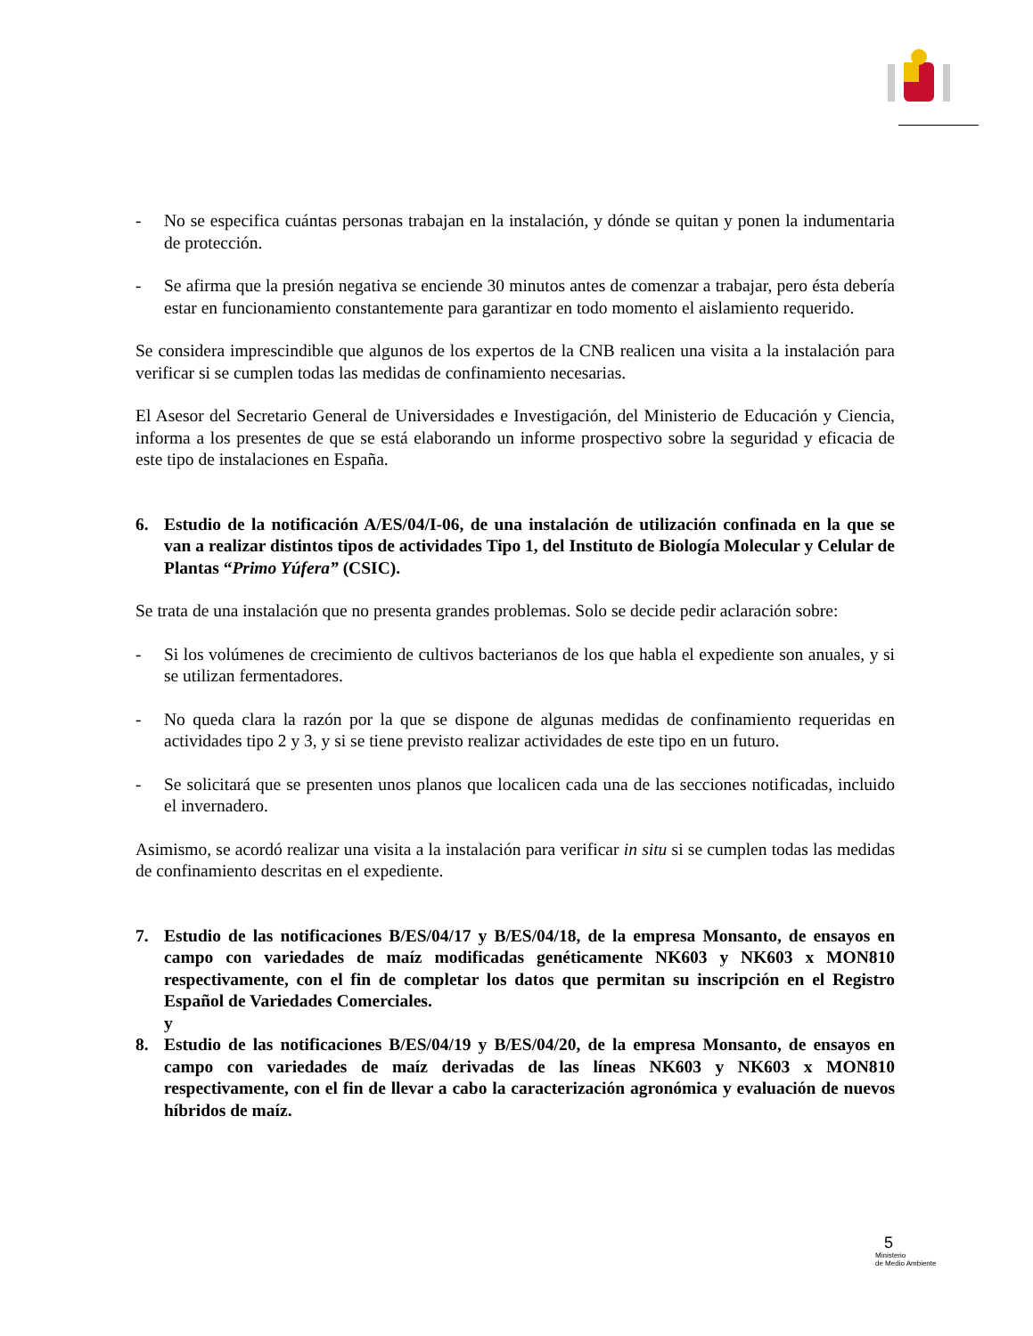- No se especifica cuántas personas trabajan en la instalación, y dónde se quitan y ponen la indumentaria de protección.
- Se afirma que la presión negativa se enciende 30 minutos antes de comenzar a trabajar, pero ésta debería estar en funcionamiento constantemente para garantizar en todo momento el aislamiento requerido.
Se considera imprescindible que algunos de los expertos de la CNB realicen una visita a la instalación para verificar si se cumplen todas las medidas de confinamiento necesarias.
El Asesor del Secretario General de Universidades e Investigación, del Ministerio de Educación y Ciencia, informa a los presentes de que se está elaborando un informe prospectivo sobre la seguridad y eficacia de este tipo de instalaciones en España.
6. Estudio de la notificación A/ES/04/I-06, de una instalación de utilización confinada en la que se van a realizar distintos tipos de actividades Tipo 1, del Instituto de Biología Molecular y Celular de Plantas “Primo Yúfera” (CSIC).
Se trata de una instalación que no presenta grandes problemas. Solo se decide pedir aclaración sobre:
- Si los volúmenes de crecimiento de cultivos bacterianos de los que habla el expediente son anuales, y si se utilizan fermentadores.
- No queda clara la razón por la que se dispone de algunas medidas de confinamiento requeridas en actividades tipo 2 y 3, y si se tiene previsto realizar actividades de este tipo en un futuro.
- Se solicitará que se presenten unos planos que localicen cada una de las secciones notificadas, incluido el invernadero.
Asimismo, se acordó realizar una visita a la instalación para verificar in situ si se cumplen todas las medidas de confinamiento descritas en el expediente.
7. Estudio de las notificaciones B/ES/04/17 y B/ES/04/18, de la empresa Monsanto, de ensayos en campo con variedades de maíz modificadas genéticamente NK603 y NK603 x MON810 respectivamente, con el fin de completar los datos que permitan su inscripción en el Registro Español de Variedades Comerciales.
y
8. Estudio de las notificaciones B/ES/04/19 y B/ES/04/20, de la empresa Monsanto, de ensayos en campo con variedades de maíz derivadas de las líneas NK603 y NK603 x MON810 respectivamente, con el fin de llevar a cabo la caracterización agronómica y evaluación de nuevos híbridos de maíz.
5
Ministerio
de Medio Ambiente